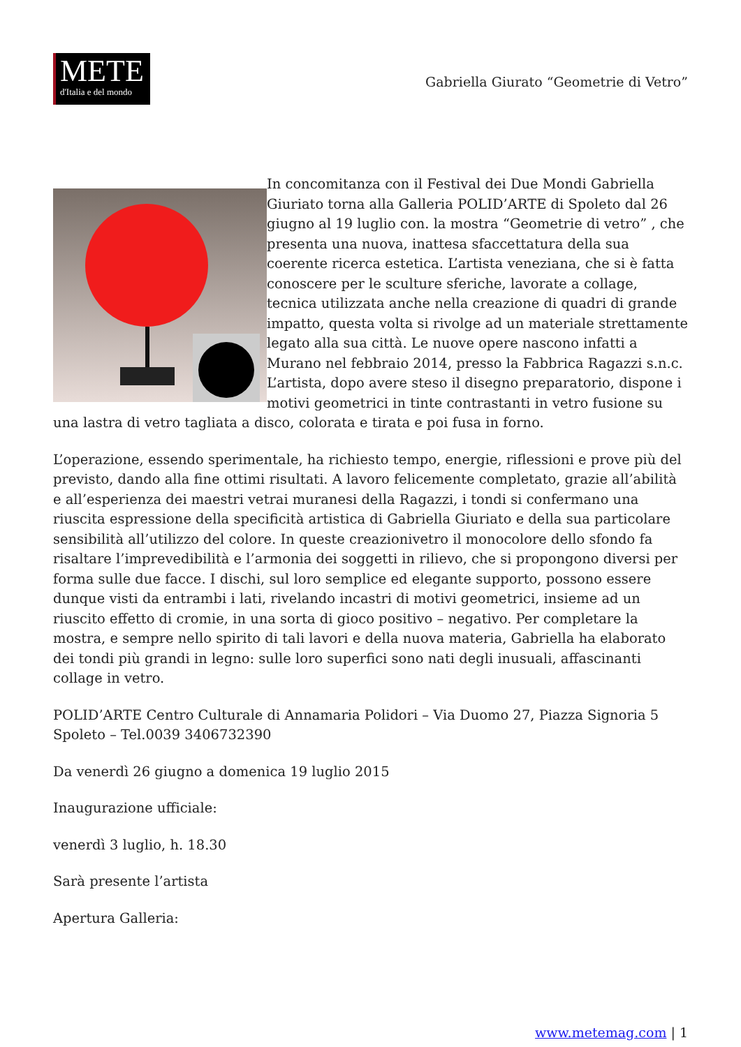METE
d'Italia e del mondo
Gabriella Giurato “Geometrie di Vetro”
In concomitanza con il Festival dei Due Mondi Gabriella Giuriato torna alla Galleria POLID’ARTE di Spoleto dal 26 giugno al 19 luglio con. la mostra “Geometrie di vetro” , che presenta una nuova, inattesa sfaccettatura della sua coerente ricerca estetica. L’artista veneziana, che si è fatta conoscere per le sculture sferiche, lavorate a collage, tecnica utilizzata anche nella creazione di quadri di grande impatto, questa volta si rivolge ad un materiale strettamente legato alla sua città. Le nuove opere nascono infatti a Murano nel febbraio 2014, presso la Fabbrica Ragazzi s.n.c. L’artista, dopo avere steso il disegno preparatorio, dispone i motivi geometrici in tinte contrastanti in vetro fusione su una lastra di vetro tagliata a disco, colorata e tirata e poi fusa in forno.
L’operazione, essendo sperimentale, ha richiesto tempo, energie, riflessioni e prove più del previsto, dando alla fine ottimi risultati. A lavoro felicemente completato, grazie all’abilità e all’esperienza dei maestri vetrai muranesi della Ragazzi, i tondi si confermano una riuscita espressione della specificità artistica di Gabriella Giuriato e della sua particolare sensibilità all’utilizzo del colore. In queste creazionivetro il monocolore dello sfondo fa risaltare l’imprevedibilità e l’armonia dei soggetti in rilievo, che si propongono diversi per forma sulle due facce. I dischi, sul loro semplice ed elegante supporto, possono essere dunque visti da entrambi i lati, rivelando incastri di motivi geometrici, insieme ad un riuscito effetto di cromie, in una sorta di gioco positivo – negativo. Per completare la mostra, e sempre nello spirito di tali lavori e della nuova materia, Gabriella ha elaborato dei tondi più grandi in legno: sulle loro superfici sono nati degli inusuali, affascinanti collage in vetro.
POLID’ARTE Centro Culturale di Annamaria Polidori – Via Duomo 27, Piazza Signoria 5 Spoleto – Tel.0039 3406732390
Da venerdì 26 giugno a domenica 19 luglio 2015
Inaugurazione ufficiale:
venerdì 3 luglio, h. 18.30
Sarà presente l’artista
Apertura Galleria:
www.metemag.com | 1